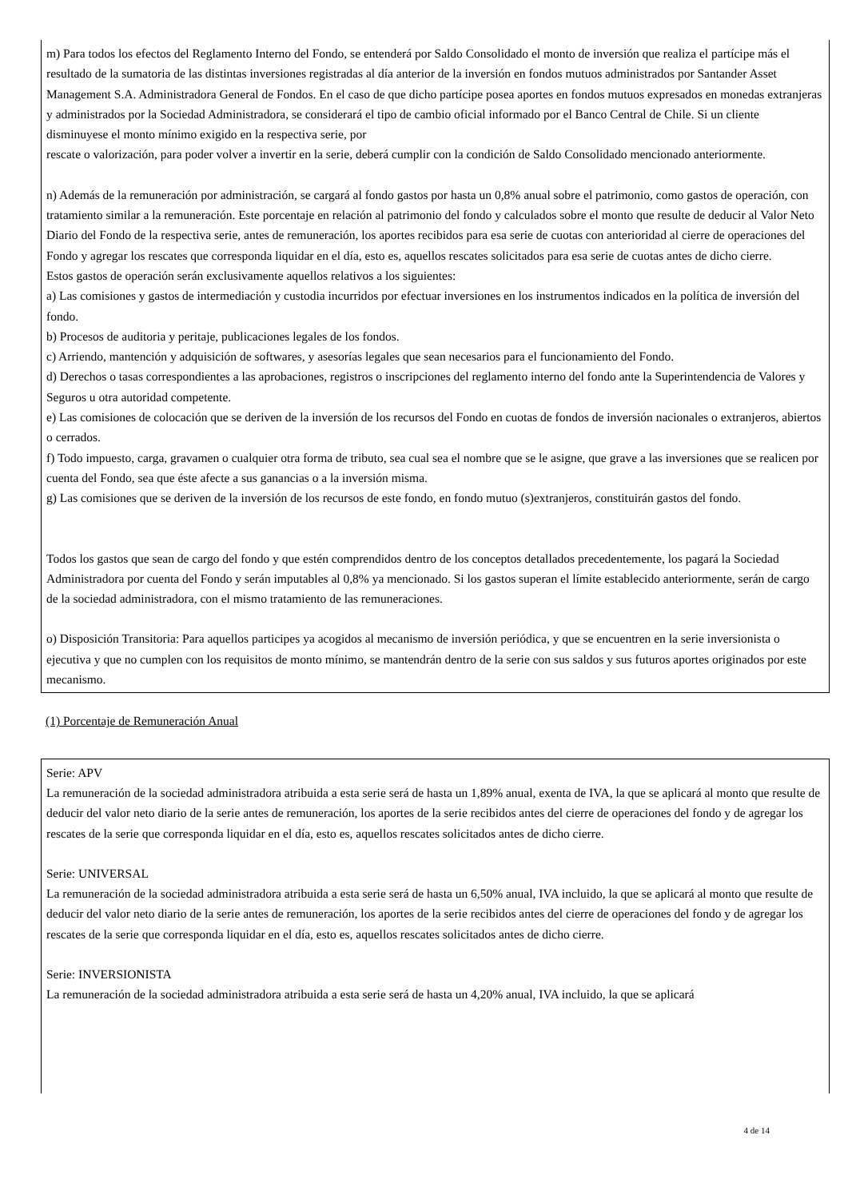m) Para todos los efectos del Reglamento Interno del Fondo, se entenderá por Saldo Consolidado el monto de inversión que realiza el partícipe más el resultado de la sumatoria de las distintas inversiones registradas al día anterior de la inversión en fondos mutuos administrados por Santander Asset Management S.A. Administradora General de Fondos. En el caso de que dicho partícipe posea aportes en fondos mutuos expresados en monedas extranjeras y administrados por la Sociedad Administradora, se considerará el tipo de cambio oficial informado por el Banco Central de Chile. Si un cliente disminuyese el monto mínimo exigido en la respectiva serie, por
rescate o valorización, para poder volver a invertir en la serie, deberá cumplir con la condición de Saldo Consolidado mencionado anteriormente.
n) Además de la remuneración por administración, se cargará al fondo gastos por hasta un 0,8% anual sobre el patrimonio, como gastos de operación, con tratamiento similar a la remuneración. Este porcentaje en relación al patrimonio del fondo y calculados sobre el monto que resulte de deducir al Valor Neto Diario del Fondo de la respectiva serie, antes de remuneración, los aportes recibidos para esa serie de cuotas con anterioridad al cierre de operaciones del Fondo y agregar los rescates que corresponda liquidar en el día, esto es, aquellos rescates solicitados para esa serie de cuotas antes de dicho cierre.
Estos gastos de operación serán exclusivamente aquellos relativos a los siguientes:
a) Las comisiones y gastos de intermediación y custodia incurridos por efectuar inversiones en los instrumentos indicados en la política de inversión del fondo.
b) Procesos de auditoria y peritaje, publicaciones legales de los fondos.
c) Arriendo, mantención y adquisición de softwares, y asesorías legales que sean necesarios para el funcionamiento del Fondo.
d) Derechos o tasas correspondientes a las aprobaciones, registros o inscripciones del reglamento interno del fondo ante la Superintendencia de Valores y Seguros u otra autoridad competente.
e) Las comisiones de colocación que se deriven de la inversión de los recursos del Fondo en cuotas de fondos de inversión nacionales o extranjeros, abiertos o cerrados.
f) Todo impuesto, carga, gravamen o cualquier otra forma de tributo, sea cual sea el nombre que se le asigne, que grave a las inversiones que se realicen por cuenta del Fondo, sea que éste afecte a sus ganancias o a la inversión misma.
g) Las comisiones que se deriven de la inversión de los recursos de este fondo, en fondo mutuo (s)extranjeros, constituirán gastos del fondo.
Todos los gastos que sean de cargo del fondo y que estén comprendidos dentro de los conceptos detallados precedentemente, los pagará la Sociedad Administradora por cuenta del Fondo y serán imputables al 0,8% ya mencionado. Si los gastos superan el límite establecido anteriormente, serán de cargo de la sociedad administradora, con el mismo tratamiento de las remuneraciones.
o) Disposición Transitoria: Para aquellos participes ya acogidos al mecanismo de inversión periódica, y que se encuentren en la serie inversionista o ejecutiva y que no cumplen con los requisitos de monto mínimo, se mantendrán dentro de la serie con sus saldos y sus futuros aportes originados por este mecanismo.
(1) Porcentaje de Remuneración Anual
Serie: APV
La remuneración de la sociedad administradora atribuida a esta serie será de hasta un 1,89% anual, exenta de IVA, la que se aplicará al monto que resulte de deducir del valor neto diario de la serie antes de remuneración, los aportes de la serie recibidos antes del cierre de operaciones del fondo y de agregar los rescates de la serie que corresponda liquidar en el día, esto es, aquellos rescates solicitados antes de dicho cierre.
Serie: UNIVERSAL
La remuneración de la sociedad administradora atribuida a esta serie será de hasta un 6,50% anual, IVA incluido, la que se aplicará al monto que resulte de deducir del valor neto diario de la serie antes de remuneración, los aportes de la serie recibidos antes del cierre de operaciones del fondo y de agregar los rescates de la serie que corresponda liquidar en el día, esto es, aquellos rescates solicitados antes de dicho cierre.
Serie: INVERSIONISTA
La remuneración de la sociedad administradora atribuida a esta serie será de hasta un 4,20% anual, IVA incluido, la que se aplicará
4 de 14